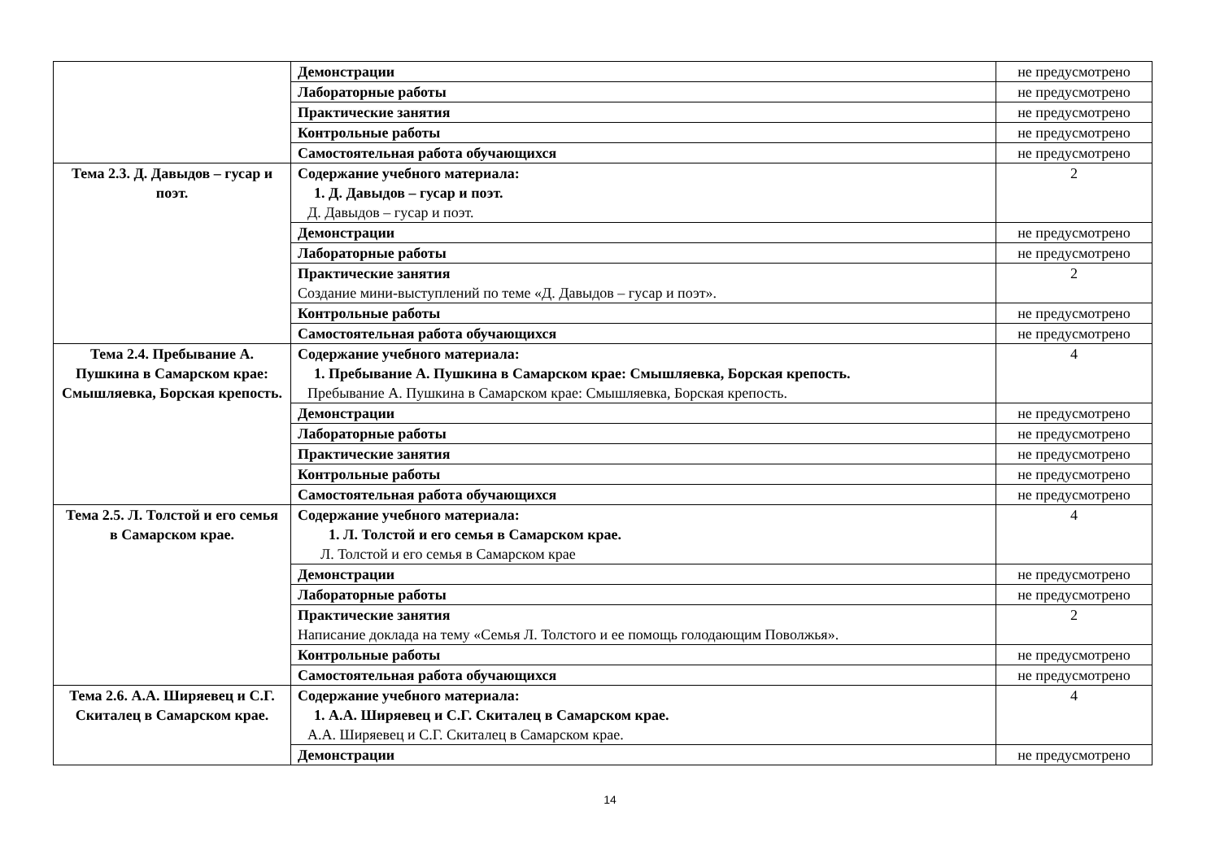| | Демонстрации | не предусмотрено |
| | Лабораторные работы | не предусмотрено |
| | Практические занятия | не предусмотрено |
| | Контрольные работы | не предусмотрено |
| | Самостоятельная работа обучающихся | не предусмотрено |
| Тема 2.3. Д. Давыдов – гусар и поэт. | Содержание учебного материала: 1. Д. Давыдов – гусар и поэт. Д. Давыдов – гусар и поэт. | 2 |
| | Демонстрации | не предусмотрено |
| | Лабораторные работы | не предусмотрено |
| | Практические занятия Создание мини-выступлений по теме «Д. Давыдов – гусар и поэт». | 2 |
| | Контрольные работы | не предусмотрено |
| | Самостоятельная работа обучающихся | не предусмотрено |
| Тема 2.4. Пребывание А. Пушкина в Самарском крае: Смышляевка, Борская крепость. | Содержание учебного материала: 1. Пребывание А. Пушкина в Самарском крае: Смышляевка, Борская крепость. Пребывание А. Пушкина в Самарском крае: Смышляевка, Борская крепость. | 4 |
| | Демонстрации | не предусмотрено |
| | Лабораторные работы | не предусмотрено |
| | Практические занятия | не предусмотрено |
| | Контрольные работы | не предусмотрено |
| | Самостоятельная работа обучающихся | не предусмотрено |
| Тема 2.5. Л. Толстой и его семья в Самарском крае. | Содержание учебного материала: 1. Л. Толстой и его семья в Самарском крае. Л. Толстой и его семья в Самарском крае | 4 |
| | Демонстрации | не предусмотрено |
| | Лабораторные работы | не предусмотрено |
| | Практические занятия Написание доклада на тему «Семья Л. Толстого и ее помощь голодающим Поволжья». | 2 |
| | Контрольные работы | не предусмотрено |
| | Самостоятельная работа обучающихся | не предусмотрено |
| Тема 2.6. А.А. Ширяевец и С.Г. Скиталец в Самарском крае. | Содержание учебного материала: 1. А.А. Ширяевец и С.Г. Скиталец в Самарском крае. А.А. Ширяевец и С.Г. Скиталец в Самарском крае. | 4 |
| | Демонстрации | не предусмотрено |
14